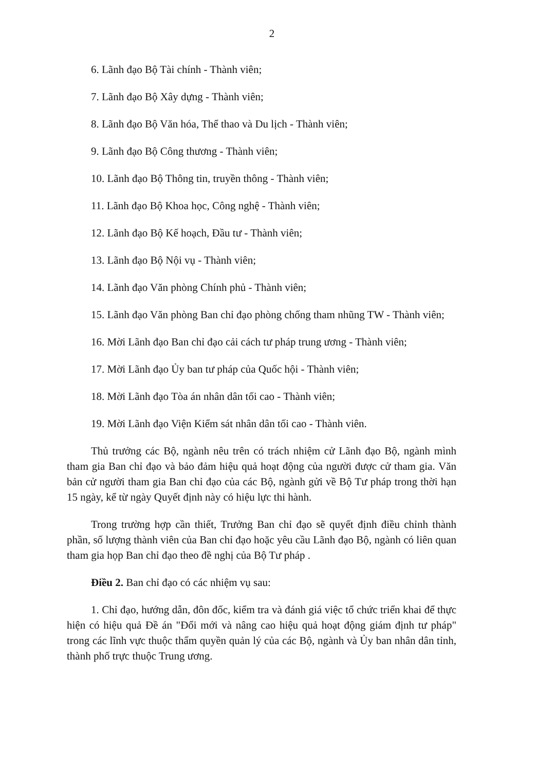2
6. Lãnh đạo Bộ Tài chính - Thành viên;
7. Lãnh đạo Bộ Xây dựng - Thành viên;
8. Lãnh đạo Bộ Văn hóa, Thể thao và Du lịch - Thành viên;
9. Lãnh đạo Bộ Công thương - Thành viên;
10. Lãnh đạo Bộ Thông tin, truyền thông - Thành viên;
11. Lãnh đạo Bộ Khoa học, Công nghệ - Thành viên;
12. Lãnh đạo Bộ Kế hoạch, Đầu tư - Thành viên;
13. Lãnh đạo Bộ Nội vụ - Thành viên;
14. Lãnh đạo Văn phòng Chính phủ - Thành viên;
15. Lãnh đạo Văn phòng Ban chỉ đạo phòng chống tham nhũng TW - Thành viên;
16. Mời Lãnh đạo Ban chỉ đạo cải cách tư pháp trung ương - Thành viên;
17. Mời Lãnh đạo Ủy ban tư pháp của Quốc hội - Thành viên;
18. Mời Lãnh đạo Tòa án nhân dân tối cao - Thành viên;
19. Mời Lãnh đạo Viện Kiểm sát nhân dân tối cao - Thành viên.
Thủ trưởng các Bộ, ngành nêu trên có trách nhiệm cử Lãnh đạo Bộ, ngành mình tham gia Ban chỉ đạo và bảo đảm hiệu quả hoạt động của người được cử tham gia. Văn bản cử người tham gia Ban chỉ đạo của các Bộ, ngành gửi về Bộ Tư pháp trong thời hạn 15 ngày, kể từ ngày Quyết định này có hiệu lực thi hành.
Trong trường hợp cần thiết, Trưởng Ban chỉ đạo sẽ quyết định điều chỉnh thành phần, số lượng thành viên của Ban chỉ đạo hoặc yêu cầu Lãnh đạo Bộ, ngành có liên quan tham gia họp Ban chỉ đạo theo đề nghị của Bộ Tư pháp .
Điều 2. Ban chỉ đạo có các nhiệm vụ sau:
1. Chỉ đạo, hướng dẫn, đôn đốc, kiểm tra và đánh giá việc tổ chức triển khai để thực hiện có hiệu quả Đề án "Đổi mới và nâng cao hiệu quả hoạt động giám định tư pháp" trong các lĩnh vực thuộc thẩm quyền quản lý của các Bộ, ngành và Ủy ban nhân dân tỉnh, thành phố trực thuộc Trung ương.